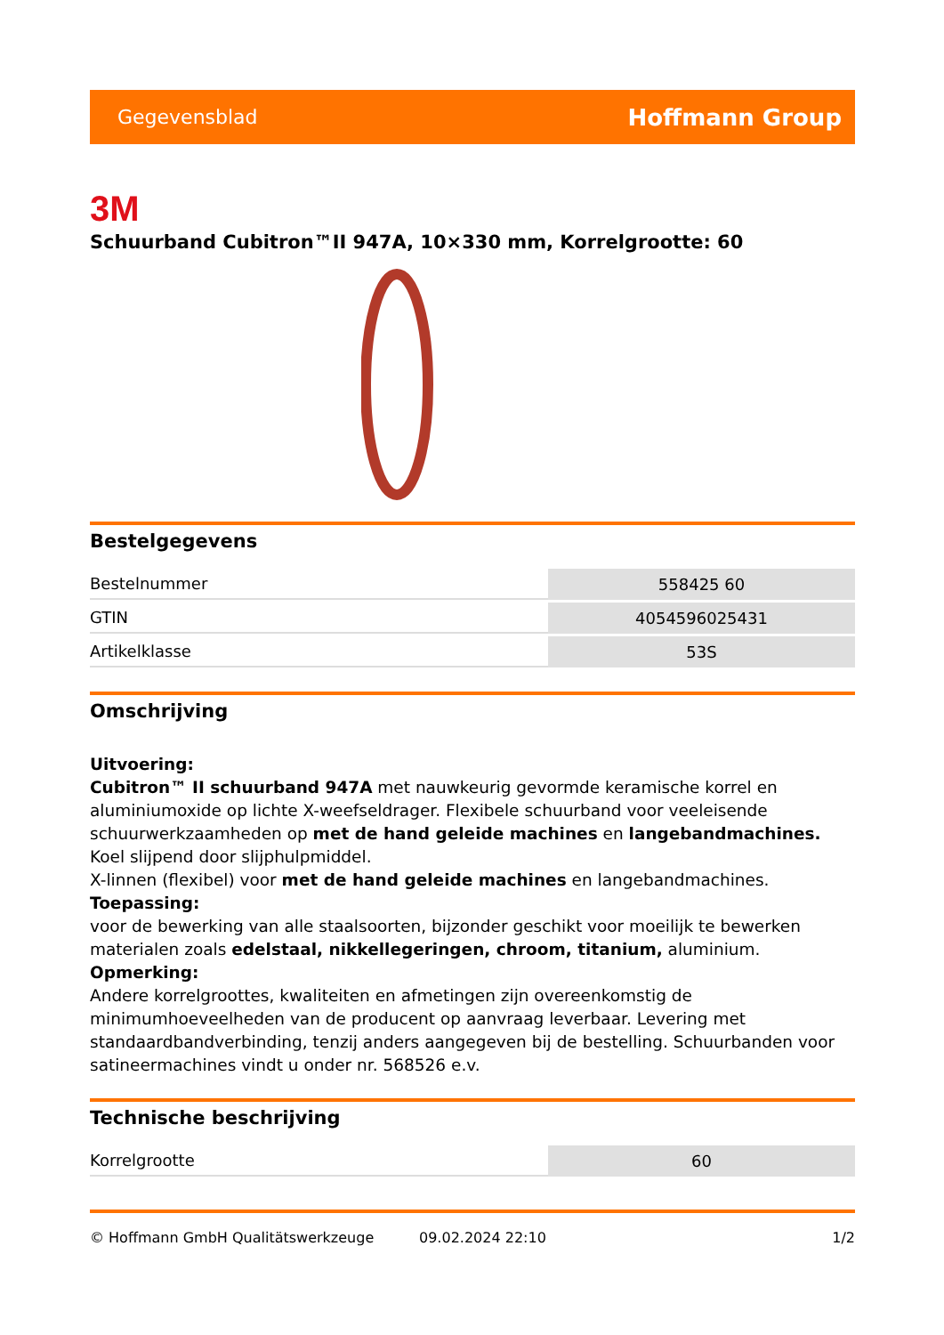Gegevensblad Hoffmann Group
3M
Schuurband Cubitron™II 947A, 10×330 mm, Korrelgrootte: 60
Bestelgegevens
| Bestelnummer | 558425 60 |
| GTIN | 4054596025431 |
| Artikelklasse | 53S |
Omschrijving
Uitvoering:
Cubitron™ II schuurband 947A met nauwkeurig gevormde keramische korrel en aluminiumoxide op lichte X-weefseldrager. Flexibele schuurband voor veeleisende schuurwerkzaamheden op met de hand geleide machines en langebandmachines. Koel slijpend door slijphulpmiddel.
X-linnen (flexibel) voor met de hand geleide machines en langebandmachines.
Toepassing:
voor de bewerking van alle staalsoorten, bijzonder geschikt voor moeilijk te bewerken materialen zoals edelstaal, nikkellegeringen, chroom, titanium, aluminium.
Opmerking:
Andere korrelgroottes, kwaliteiten en afmetingen zijn overeenkomstig de minimumhoeveelheden van de producent op aanvraag leverbaar. Levering met standaardbandverbinding, tenzij anders aangegeven bij de bestelling. Schuurbanden voor satineermachines vindt u onder nr. 568526 e.v.
Technische beschrijving
| Korrelgrootte | 60 |
© Hoffmann GmbH Qualitätswerkzeuge 09.02.2024 22:10 1/2